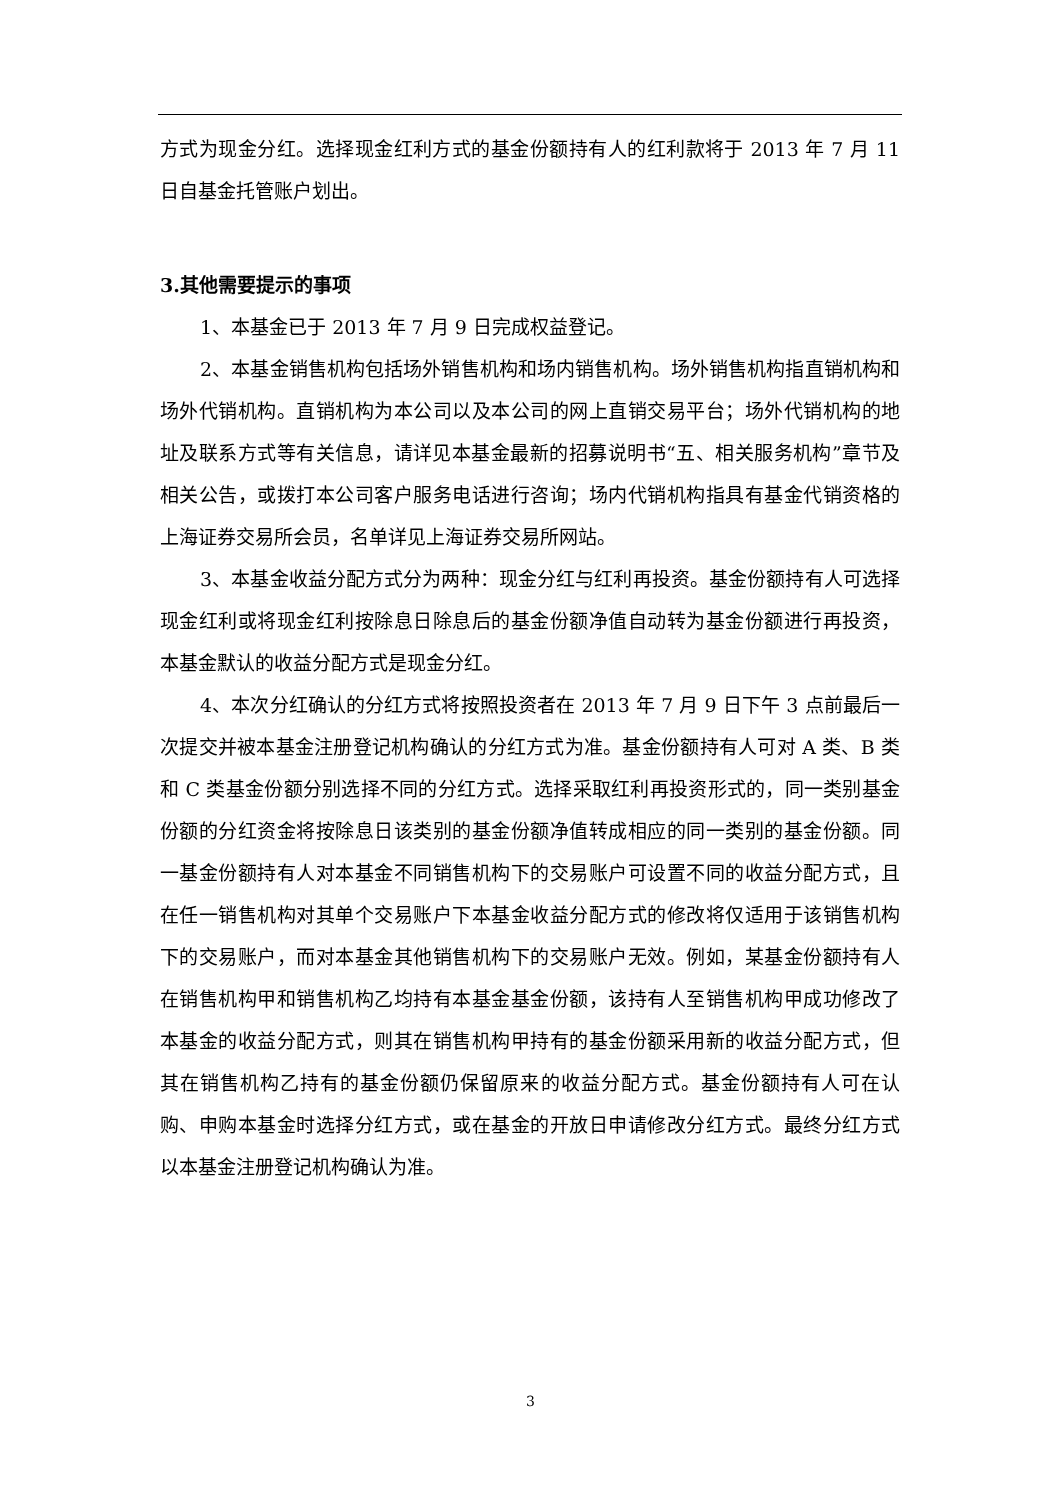方式为现金分红。选择现金红利方式的基金份额持有人的红利款将于 2013 年 7 月 11 日自基金托管账户划出。
3.其他需要提示的事项
1、本基金已于 2013 年 7 月 9 日完成权益登记。
2、本基金销售机构包括场外销售机构和场内销售机构。场外销售机构指直销机构和场外代销机构。直销机构为本公司以及本公司的网上直销交易平台；场外代销机构的地址及联系方式等有关信息，请详见本基金最新的招募说明书“五、相关服务机构”章节及相关公告，或拨打本公司客户服务电话进行咨询；场内代销机构指具有基金代销资格的上海证券交易所会员，名单详见上海证券交易所网站。
3、本基金收益分配方式分为两种：现金分红与红利再投资。基金份额持有人可选择现金红利或将现金红利按除息日除息后的基金份额净值自动转为基金份额进行再投资，本基金默认的收益分配方式是现金分红。
4、本次分红确认的分红方式将按照投资者在 2013 年 7 月 9 日下午 3 点前最后一次提交并被本基金注册登记机构确认的分红方式为准。基金份额持有人可对 A 类、B 类和 C 类基金份额分别选择不同的分红方式。选择采取红利再投资形式的，同一类别基金份额的分红资金将按除息日该类别的基金份额净值转成相应的同一类别的基金份额。同一基金份额持有人对本基金不同销售机构下的交易账户可设置不同的收益分配方式，且在任一销售机构对其单个交易账户下本基金收益分配方式的修改将仅适用于该销售机构下的交易账户，而对本基金其他销售机构下的交易账户无效。例如，某基金份额持有人在销售机构甲和销售机构乙均持有本基金基金份额，该持有人至销售机构甲成功修改了本基金的收益分配方式，则其在销售机构甲持有的基金份额采用新的收益分配方式，但其在销售机构乙持有的基金份额仍保留原来的收益分配方式。基金份额持有人可在认购、申购本基金时选择分红方式，或在基金的开放日申请修改分红方式。最终分红方式以本基金注册登记机构确认为准。
3